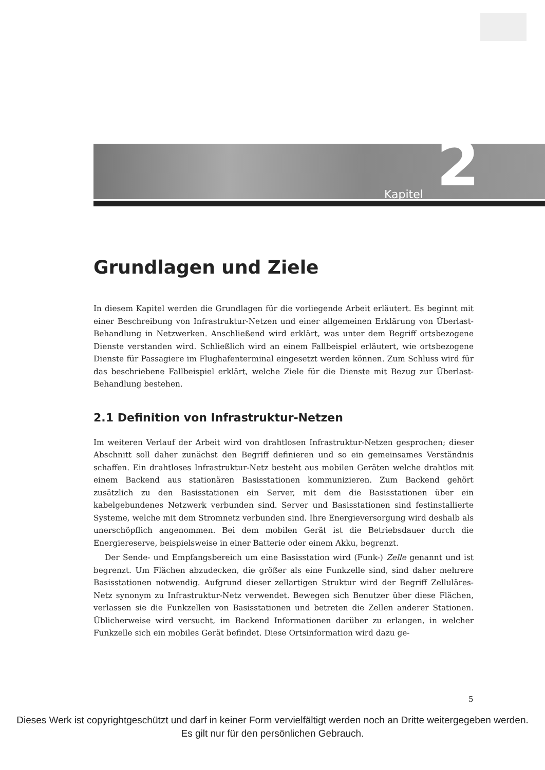Kapitel 2
Grundlagen und Ziele
In diesem Kapitel werden die Grundlagen für die vorliegende Arbeit erläutert. Es beginnt mit einer Beschreibung von Infrastruktur-Netzen und einer allgemeinen Erklärung von Überlast-Behandlung in Netzwerken. Anschließend wird erklärt, was unter dem Begriff ortsbezogene Dienste verstanden wird. Schließlich wird an einem Fallbeispiel erläutert, wie ortsbezogene Dienste für Passagiere im Flughafenterminal eingesetzt werden können. Zum Schluss wird für das beschriebene Fallbeispiel erklärt, welche Ziele für die Dienste mit Bezug zur Überlast-Behandlung bestehen.
2.1 Definition von Infrastruktur-Netzen
Im weiteren Verlauf der Arbeit wird von drahtlosen Infrastruktur-Netzen gesprochen; dieser Abschnitt soll daher zunächst den Begriff definieren und so ein gemeinsames Verständnis schaffen. Ein drahtloses Infrastruktur-Netz besteht aus mobilen Geräten welche drahtlos mit einem Backend aus stationären Basisstationen kommunizieren. Zum Backend gehört zusätzlich zu den Basisstationen ein Server, mit dem die Basisstationen über ein kabelgebundenes Netzwerk verbunden sind. Server und Basisstationen sind festinstallierte Systeme, welche mit dem Stromnetz verbunden sind. Ihre Energieversorgung wird deshalb als unerschöpflich angenommen. Bei dem mobilen Gerät ist die Betriebsdauer durch die Energiereserve, beispielsweise in einer Batterie oder einem Akku, begrenzt.
Der Sende- und Empfangsbereich um eine Basisstation wird (Funk-) Zelle genannt und ist begrenzt. Um Flächen abzudecken, die größer als eine Funkzelle sind, sind daher mehrere Basisstationen notwendig. Aufgrund dieser zellartigen Struktur wird der Begriff Zelluläres-Netz synonym zu Infrastruktur-Netz verwendet. Bewegen sich Benutzer über diese Flächen, verlassen sie die Funkzellen von Basisstationen und betreten die Zellen anderer Stationen. Üblicherweise wird versucht, im Backend Informationen darüber zu erlangen, in welcher Funkzelle sich ein mobiles Gerät befindet. Diese Ortsinformation wird dazu ge-
5
Dieses Werk ist copyrightgeschützt und darf in keiner Form vervielfältigt werden noch an Dritte weitergegeben werden.
Es gilt nur für den persönlichen Gebrauch.